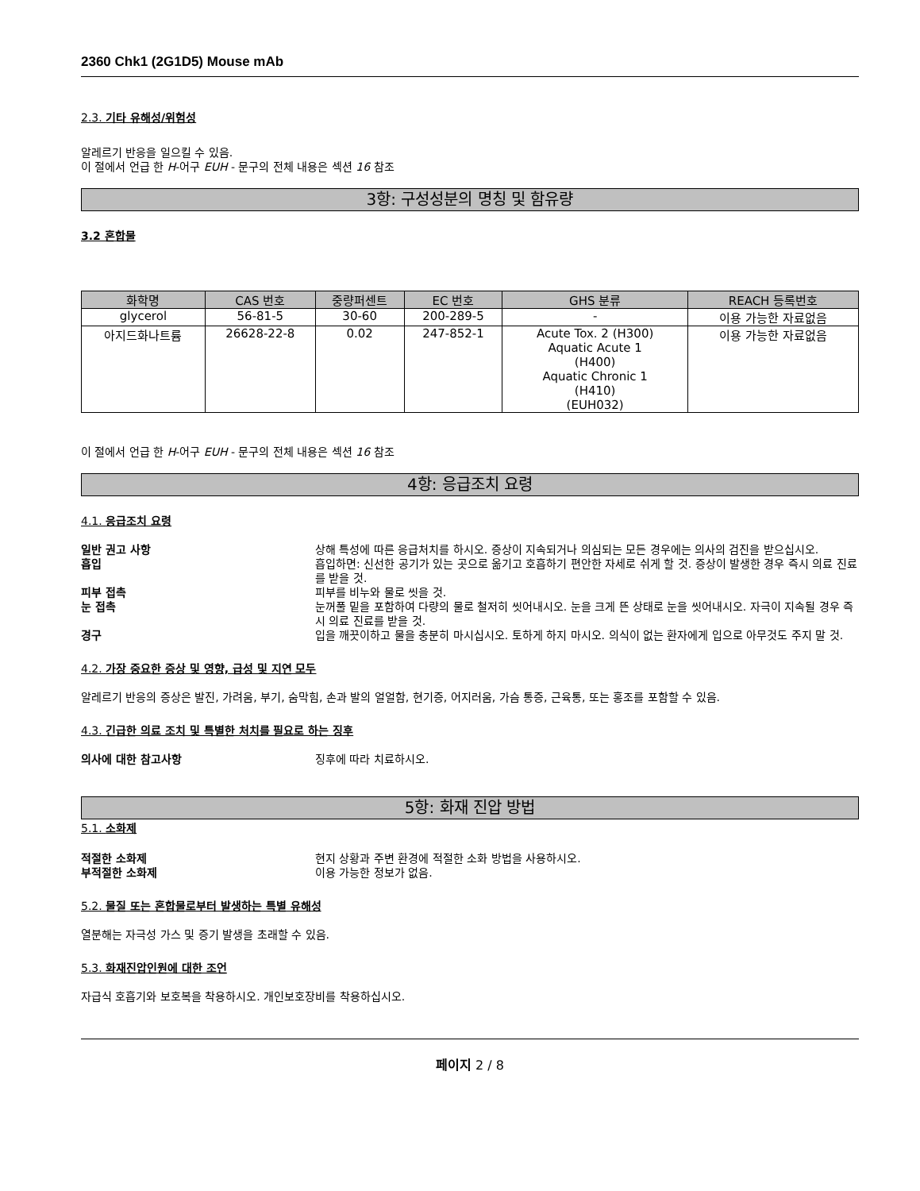2360 Chk1 (2G1D5) Mouse mAb
2.3. 기타 유해성/위험성
알레르기 반응을 일으킬 수 있음.
이 절에서 언급 한 H-어구 EUH - 문구의 전체 내용은 섹션 16 참조
3항: 구성성분의 명칭 및 함유량
3.2 혼합물
| 화학명 | CAS 번호 | 중량퍼센트 | EC 번호 | GHS 분류 | REACH 등록번호 |
| --- | --- | --- | --- | --- | --- |
| glycerol | 56-81-5 | 30-60 | 200-289-5 | - | 이용 가능한 자료없음 |
| 아지드화나트륨 | 26628-22-8 | 0.02 | 247-852-1 | Acute Tox. 2 (H300) Aquatic Acute 1 (H400) Aquatic Chronic 1 (H410) (EUH032) | 이용 가능한 자료없음 |
이 절에서 언급 한 H-어구 EUH - 문구의 전체 내용은 섹션 16 참조
4항: 응급조치 요령
4.1. 응급조치 요령
일반 권고 사항 상해 특성에 따른 응급처치를 하시오. 증상이 지속되거나 의심되는 모든 경우에는 의사의 검진을 받으십시오.
흡입 흡입하면: 신선한 공기가 있는 곳으로 옮기고 호흡하기 편안한 자세로 쉬게 할 것. 증상이 발생한 경우 즉시 의료 진료를 받을 것.
피부 접촉 피부를 비누와 물로 씻을 것.
눈 접촉 눈꺼풀 밑을 포함하여 다량의 물로 철저히 씻어내시오. 눈을 크게 뜬 상태로 눈을 씻어내시오. 자극이 지속될 경우 즉시 의료 진료를 받을 것.
경구 입을 깨끗이하고 물을 충분히 마시십시오. 토하게 하지 마시오. 의식이 없는 환자에게 입으로 아무것도 주지 말 것.
4.2. 가장 중요한 증상 및 영향, 급성 및 지연 모두
알레르기 반응의 증상은 발진, 가려움, 부기, 숨막힘, 손과 발의 얼얼함, 현기증, 어지러움, 가슴 통증, 근육통, 또는 홍조를 포함할 수 있음.
4.3. 긴급한 의료 조치 및 특별한 처치를 필요로 하는 징후
의사에 대한 참고사항 징후에 따라 치료하시오.
5항: 화재 진압 방법
5.1. 소화제
적절한 소화제 현지 상황과 주변 환경에 적절한 소화 방법을 사용하시오.
부적절한 소화제 이용 가능한 정보가 없음.
5.2. 물질 또는 혼합물로부터 발생하는 특별 유해성
열분해는 자극성 가스 및 증기 발생을 초래할 수 있음.
5.3. 화재진압인원에 대한 조언
자급식 호흡기와 보호복을 착용하시오. 개인보호장비를 착용하십시오.
페이지 2 / 8